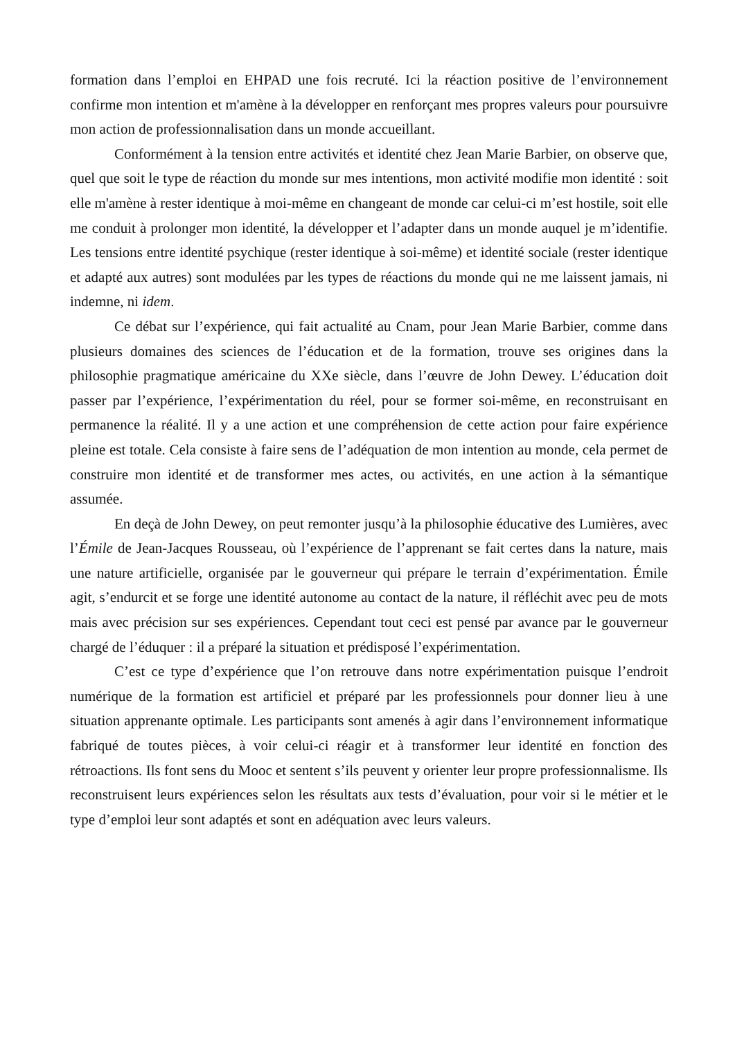formation dans l’emploi en EHPAD une fois recruté. Ici la réaction positive de l’environnement confirme mon intention et m'amène à la développer en renforçant mes propres valeurs pour poursuivre mon action de professionnalisation dans un monde accueillant.
Conformément à la tension entre activités et identité chez Jean Marie Barbier, on observe que, quel que soit le type de réaction du monde sur mes intentions, mon activité modifie mon identité : soit elle m'amène à rester identique à moi-même en changeant de monde car celui-ci m’est hostile, soit elle me conduit à prolonger mon identité, la développer et l’adapter dans un monde auquel je m’identifie. Les tensions entre identité psychique (rester identique à soi-même) et identité sociale (rester identique et adapté aux autres) sont modulées par les types de réactions du monde qui ne me laissent jamais, ni indemne, ni idem.
Ce débat sur l’expérience, qui fait actualité au Cnam, pour Jean Marie Barbier, comme dans plusieurs domaines des sciences de l’éducation et de la formation, trouve ses origines dans la philosophie pragmatique américaine du XXe siècle, dans l’œuvre de John Dewey. L’éducation doit passer par l’expérience, l’expérimentation du réel, pour se former soi-même, en reconstruisant en permanence la réalité. Il y a une action et une compréhension de cette action pour faire expérience pleine est totale. Cela consiste à faire sens de l’adéquation de mon intention au monde, cela permet de construire mon identité et de transformer mes actes, ou activités, en une action à la sémantique assumée.
En deçà de John Dewey, on peut remonter jusqu’à la philosophie éducative des Lumières, avec l’Émile de Jean-Jacques Rousseau, où l’expérience de l’apprenant se fait certes dans la nature, mais une nature artificielle, organisée par le gouverneur qui prépare le terrain d’expérimentation. Émile agit, s’endurcit et se forge une identité autonome au contact de la nature, il réfléchit avec peu de mots mais avec précision sur ses expériences. Cependant tout ceci est pensé par avance par le gouverneur chargé de l’éduquer : il a préparé la situation et prédisposé l’expérimentation.
C’est ce type d’expérience que l’on retrouve dans notre expérimentation puisque l’endroit numérique de la formation est artificiel et préparé par les professionnels pour donner lieu à une situation apprenante optimale. Les participants sont amenés à agir dans l’environnement informatique fabriqué de toutes pièces, à voir celui-ci réagir et à transformer leur identité en fonction des rétroactions. Ils font sens du Mooc et sentent s’ils peuvent y orienter leur propre professionnalisme. Ils reconstruisent leurs expériences selon les résultats aux tests d’évaluation, pour voir si le métier et le type d’emploi leur sont adaptés et sont en adéquation avec leurs valeurs.